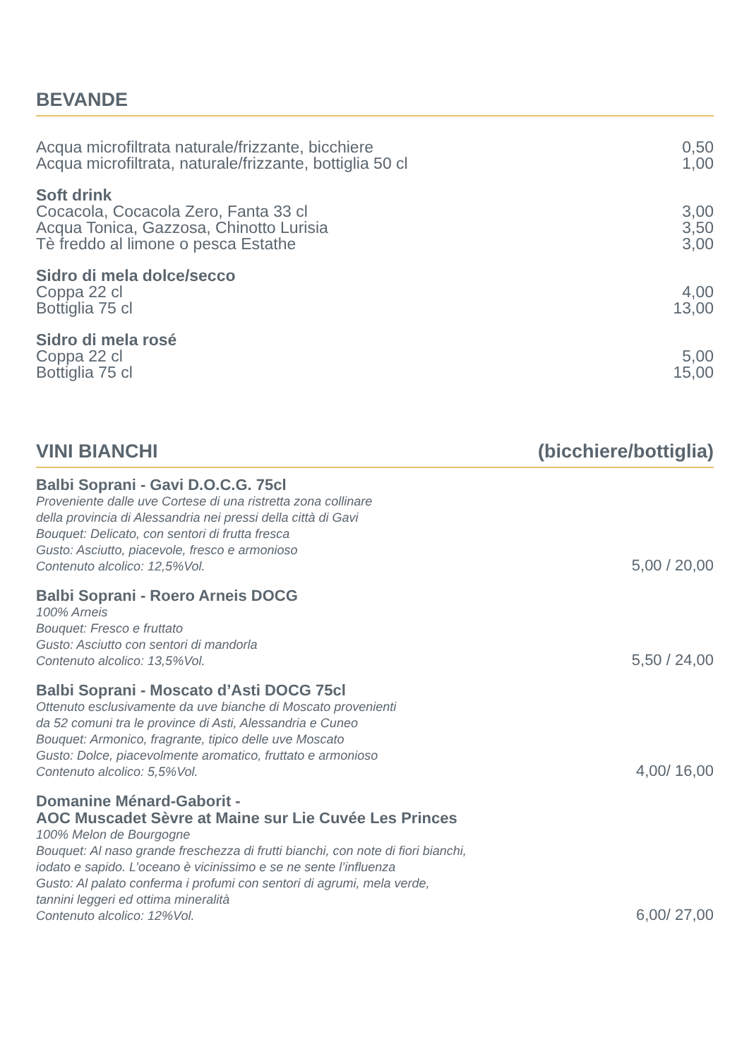BEVANDE
Acqua microfiltrata naturale/frizzante, bicchiere
Acqua microfiltrata, naturale/frizzante, bottiglia 50 cl
0,50
1,00
Soft drink
Cocacola, Cocacola Zero, Fanta 33 cl
Acqua Tonica, Gazzosa, Chinotto Lurisia
Tè freddo al limone o pesca Estathe
3,00
3,50
3,00
Sidro di mela dolce/secco
Coppa 22 cl
Bottiglia 75 cl
4,00
13,00
Sidro di mela rosé
Coppa 22 cl
Bottiglia 75 cl
5,00
15,00
VINI BIANCHI (bicchiere/bottiglia)
Balbi Soprani - Gavi D.O.C.G. 75cl
Proveniente dalle uve Cortese di una ristretta zona collinare
della provincia di Alessandria nei pressi della città di Gavi
Bouquet: Delicato, con sentori di frutta fresca
Gusto: Asciutto, piacevole, fresco e armonioso
Contenuto alcolico: 12,5%Vol.
5,00 / 20,00
Balbi Soprani - Roero Arneis DOCG
100% Arneis
Bouquet: Fresco e fruttato
Gusto: Asciutto con sentori di mandorla
Contenuto alcolico: 13,5%Vol.
5,50 / 24,00
Balbi Soprani - Moscato d’Asti DOCG 75cl
Ottenuto esclusivamente da uve bianche di Moscato provenienti
da 52 comuni tra le province di Asti, Alessandria e Cuneo
Bouquet: Armonico, fragrante, tipico delle uve Moscato
Gusto: Dolce, piacevolmente aromatico, fruttato e armonioso
Contenuto alcolico: 5,5%Vol.
4,00/ 16,00
Domanine Ménard-Gaborit -
AOC Muscadet Sèvre at Maine sur Lie Cuvée Les Princes
100% Melon de Bourgogne
Bouquet: Al naso grande freschezza di frutti bianchi, con note di fiori bianchi,
iodato e sapido. L’oceano è vicinissimo e se ne sente l’influenza
Gusto: Al palato conferma i profumi con sentori di agrumi, mela verde,
tannini leggeri ed ottima mineralità
Contenuto alcolico: 12%Vol.
6,00/ 27,00